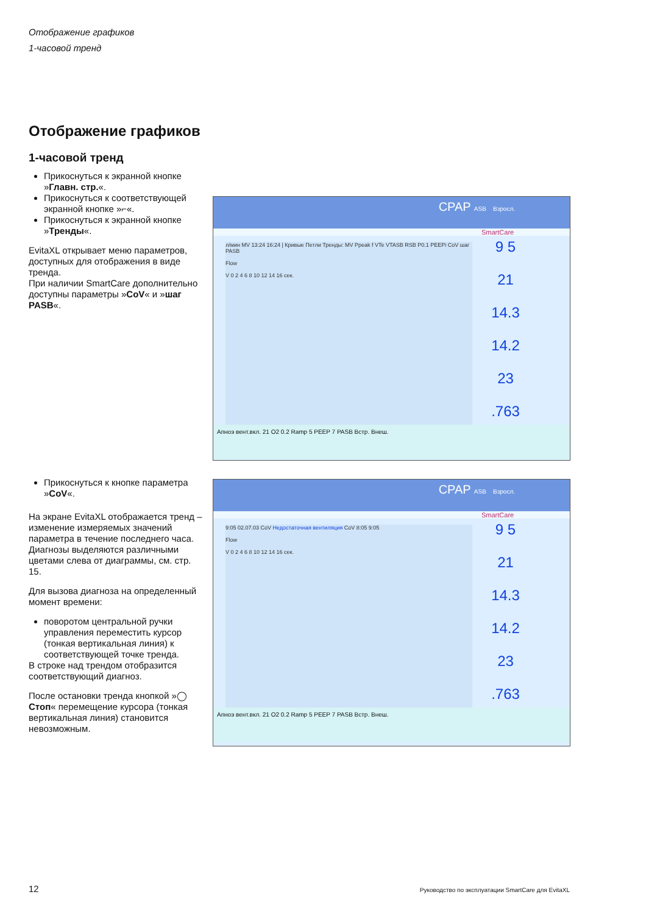Отображение графиков
1-часовой тренд
Отображение графиков
1-часовой тренд
Прикоснуться к экранной кнопке »Главн. стр.«.
Прикоснуться к соответствующей экранной кнопке »⌐«.
Прикоснуться к экранной кнопке »Тренды«.
EvitaXL открывает меню параметров, доступных для отображения в виде тренда.
При наличии SmartCare дополнительно доступны параметры »CoV« и »шаг PASB«.
Прикоснуться к кнопке параметра »CoV«.
На экране EvitaXL отображается тренд – изменение измеряемых значений параметра в течение последнего часа.
Диагнозы выделяются различными цветами слева от диаграммы, см. стр. 15.
Для вызова диагноза на определенный момент времени:
поворотом центральной ручки управления переместить курсор (тонкая вертикальная линия) к соответствующей точке тренда.
В строке над трендом отобразится соответствующий диагноз.
После остановки тренда кнопкой »◯ Стоп« перемещение курсора (тонкая вертикальная линия) становится невозможным.
CPAP ASB Взросл.
SmartCare
9 5
21
14.3
14.2
23
.763
л/мин MV 13:24 16:24 | Кривые Петли Тренды: MV Ppeak f VTe VTASB RSB P0.1 PEEPi CoV шаг PASB
Flow
V 0 2 4 6 8 10 12 14 16 сек.
Апноэ вент.вкл. 21 O2 0.2 Ramp 5 PEEP 7 PASB Встр. Внеш.
CPAP ASB Взросл.
SmartCare
9 5
21
14.3
14.2
23
.763
9:05 02.07.03 CoV Недостаточная вентиляция CoV 8:05 9:05
Flow
V 0 2 4 6 8 10 12 14 16 сек.
Апноэ вент.вкл. 21 O2 0.2 Ramp 5 PEEP 7 PASB Встр. Внеш.
12
Руководство по эксплуатации SmartCare для EvitaXL